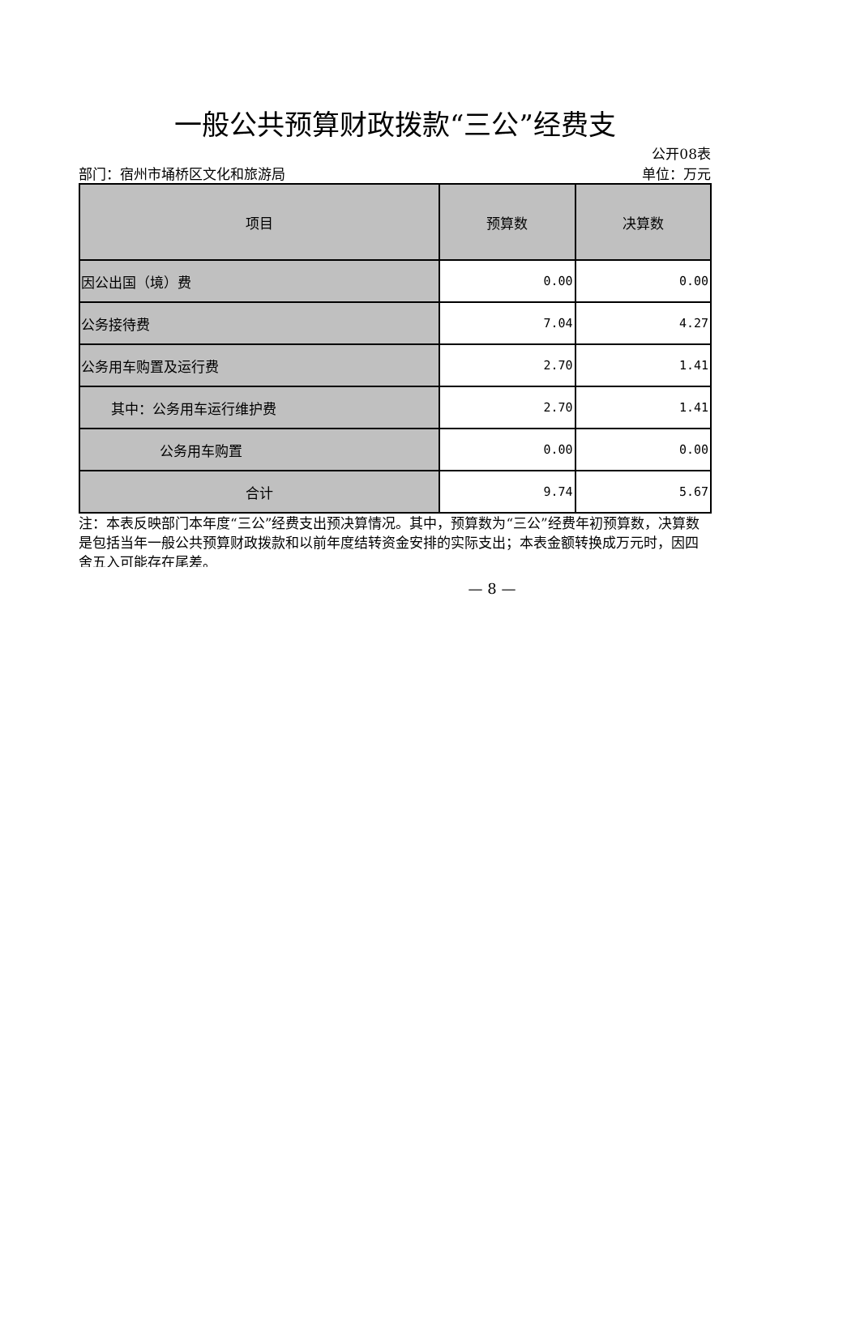一般公共预算财政拨款“三公”经费支
公开08表
部门：宿州市埇桥区文化和旅游局 单位：万元
| 项目 | 预算数 | 决算数 |
| --- | --- | --- |
| 因公出国（境）费 | 0.00 | 0.00 |
| 公务接待费 | 7.04 | 4.27 |
| 公务用车购置及运行费 | 2.70 | 1.41 |
| 其中：公务用车运行维护费 | 2.70 | 1.41 |
| 公务用车购置 | 0.00 | 0.00 |
| 合计 | 9.74 | 5.67 |
注：本表反映部门本年度“三公”经费支出预决算情况。其中，预算数为“三公”经费年初预算数，决算数是包括当年一般公共预算财政拨款和以前年度结转资金安排的实际支出；本表金额转换成万元时，因四舍五入可能存在尾差。
— 8 —